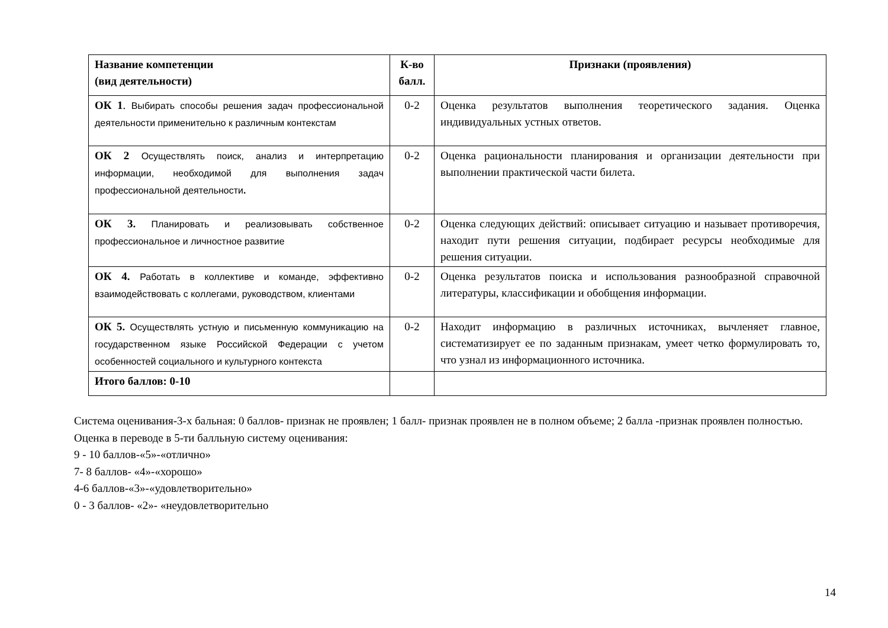| Название компетенции (вид деятельности) | К-во балл. | Признаки (проявления) |
| --- | --- | --- |
| ОК 1 . Выбирать способы решения задач профессиональной деятельности применительно к различным контекстам | 0-2 | Оценка результатов выполнения теоретического задания. Оценка индивидуальных устных ответов. |
| ОК 2 Осуществлять поиск, анализ и интерпретацию информации, необходимой для выполнения задач профессиональной деятельности . | 0-2 | Оценка рациональности планирования и организации деятельности при выполнении практической части билета. |
| ОК 3. Планировать и реализовывать собственное профессиональное и личностное развитие | 0-2 | Оценка следующих действий: описывает ситуацию и называет противоречия, находит пути решения ситуации, подбирает ресурсы необходимые для решения ситуации. |
| ОК 4. Работать в коллективе и команде, эффективно взаимодействовать с коллегами, руководством, клиентами | 0-2 | Оценка результатов поиска и использования разнообразной справочной литературы, классификации и обобщения информации. |
| ОК 5. Осуществлять устную и письменную коммуникацию на государственном языке Российской Федерации с учетом особенностей социального и культурного контекста | 0-2 | Находит информацию в различных источниках, вычленяет главное, систематизирует ее по заданным признакам, умеет четко формулировать то, что узнал из информационного источника. |
| Итого баллов: 0-10 | | |
Система оценивания-3-х бальная: 0 баллов- признак не проявлен; 1 балл- признак проявлен не в полном объеме; 2 балла -признак проявлен полностью.
Оценка в переводе в 5-ти балльную систему оценивания:
9 - 10 баллов-«5»-«отлично»
7- 8 баллов- «4»-«хорошо»
4-6 баллов-«3»-«удовлетворительно»
0 - 3 баллов- «2»- «неудовлетворительно
14